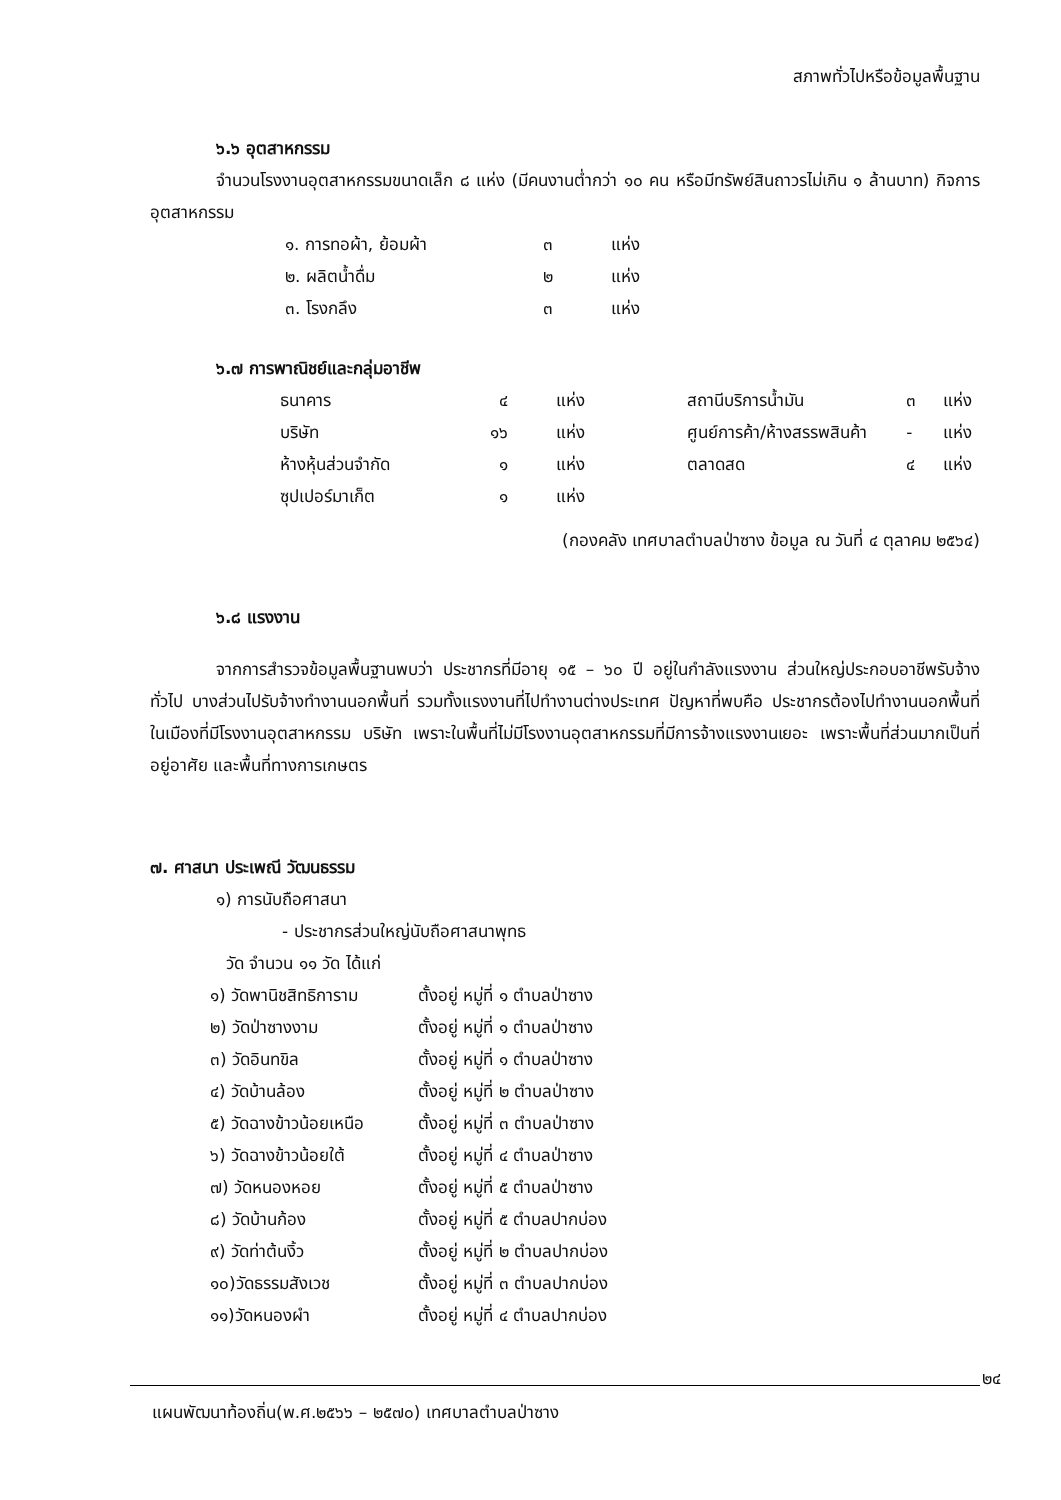สภาพทั่วไปหรือข้อมูลพื้นฐาน
๖.๖ อุตสาหกรรม
จำนวนโรงงานอุตสาหกรรมขนาดเล็ก ๘ แห่ง (มีคนงานต่ำกว่า ๑๐ คน หรือมีทรัพย์สินถาวรไม่เกิน ๑ ล้านบาท) กิจการอุตสาหกรรม
| ๑. การทอผ้า, ย้อมผ้า | ๓ | แห่ง |
| ๒. ผลิตน้ำดื่ม | ๒ | แห่ง |
| ๓. โรงกลึง | ๓ | แห่ง |
๖.๗ การพาณิชย์และกลุ่มอาชีพ
| ธนาคาร | ๔ | แห่ง | สถานีบริการน้ำมัน | ๓ | แห่ง |
| บริษัท | ๑๖ | แห่ง | ศูนย์การค้า/ห้างสรรพสินค้า | - | แห่ง |
| ห้างหุ้นส่วนจำกัด | ๑ | แห่ง | ตลาดสด | ๔ | แห่ง |
| ซุปเปอร์มาเก็ต | ๑ | แห่ง | | | |
(กองคลัง เทศบาลตำบลป่าซาง ข้อมูล ณ วันที่ ๔ ตุลาคม ๒๕๖๔)
๖.๘ แรงงาน
จากการสำรวจข้อมูลพื้นฐานพบว่า ประชากรที่มีอายุ ๑๕ – ๖๐ ปี อยู่ในกำลังแรงงาน ส่วนใหญ่ประกอบอาชีพรับจ้างทั่วไป บางส่วนไปรับจ้างทำงานนอกพื้นที่ รวมทั้งแรงงานที่ไปทำงานต่างประเทศ ปัญหาที่พบคือ ประชากรต้องไปทำงานนอกพื้นที่ในเมืองที่มีโรงงานอุตสาหกรรม บริษัท เพราะในพื้นที่ไม่มีโรงงานอุตสาหกรรมที่มีการจ้างแรงงานเยอะ เพราะพื้นที่ส่วนมากเป็นที่อยู่อาศัย และพื้นที่ทางการเกษตร
๗. ศาสนา ประเพณี วัฒนธรรม
๑) การนับถือศาสนา
- ประชากรส่วนใหญ่นับถือศาสนาพุทธ
วัด จำนวน ๑๑ วัด ได้แก่
| ๑) วัดพานิชสิทธิการาม | ตั้งอยู่ หมู่ที่ ๑ ตำบลป่าซาง |
| ๒) วัดป่าซางงาม | ตั้งอยู่ หมู่ที่ ๑ ตำบลป่าซาง |
| ๓) วัดอินทขิล | ตั้งอยู่ หมู่ที่ ๑ ตำบลป่าซาง |
| ๔) วัดบ้านล้อง | ตั้งอยู่ หมู่ที่ ๒ ตำบลป่าซาง |
| ๕) วัดฉางข้าวน้อยเหนือ | ตั้งอยู่ หมู่ที่ ๓ ตำบลป่าซาง |
| ๖) วัดฉางข้าวน้อยใต้ | ตั้งอยู่ หมู่ที่ ๔ ตำบลป่าซาง |
| ๗) วัดหนองหอย | ตั้งอยู่ หมู่ที่ ๕ ตำบลป่าซาง |
| ๘) วัดบ้านก้อง | ตั้งอยู่ หมู่ที่ ๕ ตำบลปากบ่อง |
| ๙) วัดท่าต้นงิ้ว | ตั้งอยู่ หมู่ที่ ๒ ตำบลปากบ่อง |
| ๑๐)วัดธรรมสังเวช | ตั้งอยู่ หมู่ที่ ๓ ตำบลปากบ่อง |
| ๑๑)วัดหนองผำ | ตั้งอยู่ หมู่ที่ ๔ ตำบลปากบ่อง |
๒๔
แผนพัฒนาท้องถิ่น(พ.ศ.๒๕๖๖ – ๒๕๗๐) เทศบาลตำบลป่าซาง